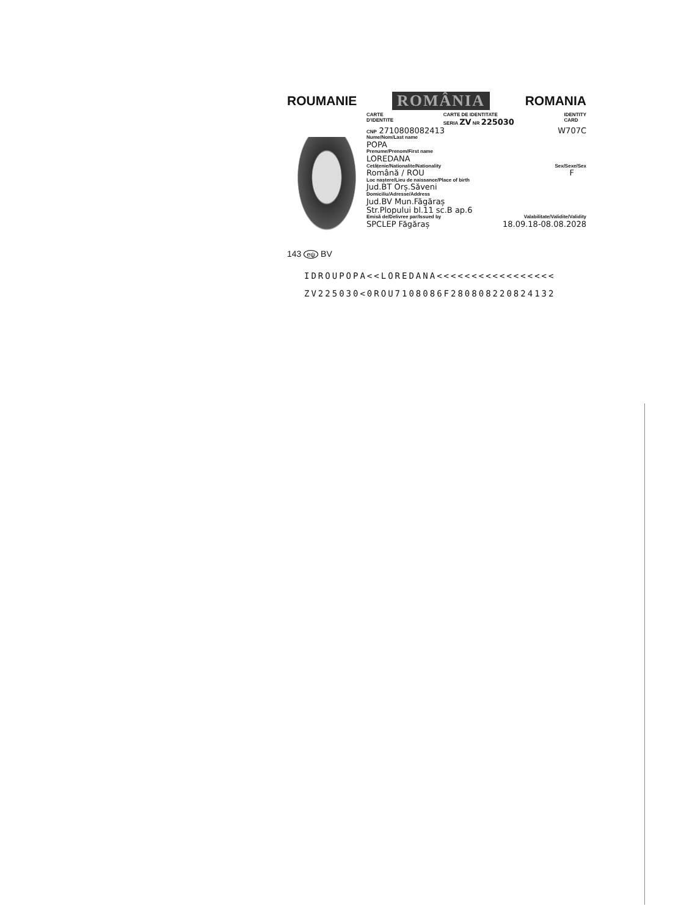ROUMANIE ROMÂNIA ROMANIA
143 eψ BV
CARTE
D'IDENTITE CARTE DE IDENTITATE
SERIA ZV NR 225030 IDENTITY
CARD
CNP 2710808082413 W707C
Nume/Nom/Last name
POPA
Prenume/Prenom/First name
LOREDANA
Cetățenie/Nationalite/Nationality Sex/Sexe/Sex
Română / ROU F
Loc naștere/Lieu de naissance/Place of birth
Jud.BT Orș.Săveni
Domiciliu/Adresse/Address
Jud.BV Mun.Făgăraș
Str.Plopului bl.11 sc.B ap.6
Emisă de/Delivree par/Issued by Valabilitate/Validite/Validity
SPCLEP Făgăraș 18.09.18-08.08.2028
IDROUPOPA<<LOREDANA<<<<<<<<<<<<<<<<<
ZV225030<0ROU7108086F280808220824132